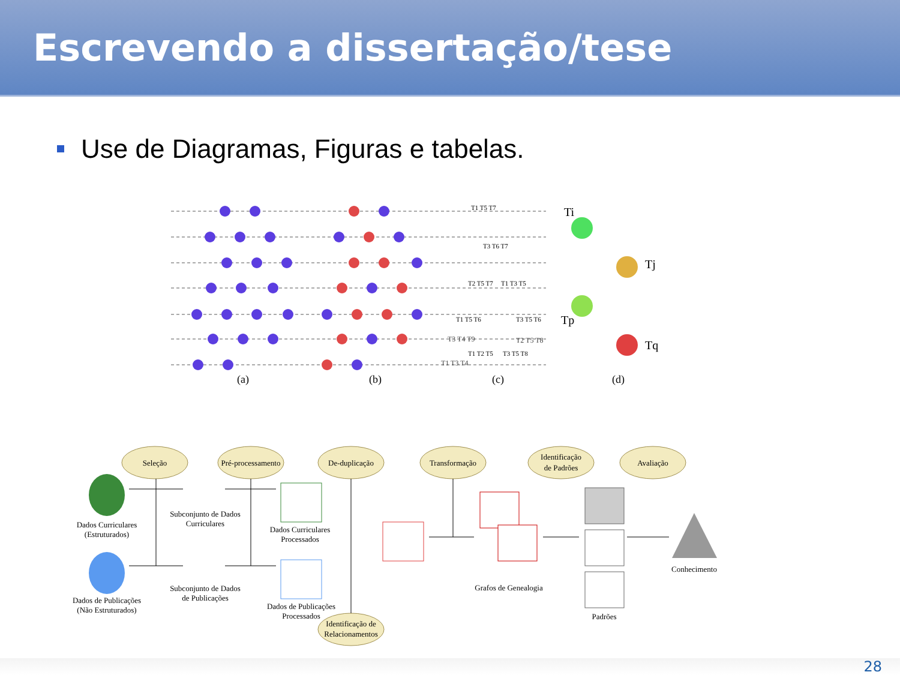Escrevendo a dissertação/tese
Use de Diagramas, Figuras e tabelas.
Ti
Tj
Tp
Tq
(a)
(b)
(c)
(d)
T1 T5 T7
T3 T6 T7
T2 T5 T7
T1 T3 T5
T1 T5 T6
T3 T5 T6
T1 T2 T5
T3 T5 T8
T3 T4 T9 T2 T5 T8
T1 T3 T4
Seleção
Pré-processamento
De-duplicação
Transformação
Identificação
de Padrões
Avaliação
Identificação de
Relacionamentos
Dados Curriculares
(Estruturados)
Subconjunto de Dados
Curriculares
Dados Curriculares
Processados
Dados de Publicações
(Não Estruturados)
Subconjunto de Dados
de Publicações
Dados de Publicações
Processados
Grafos de Genealogia
Padrões
Conhecimento
28